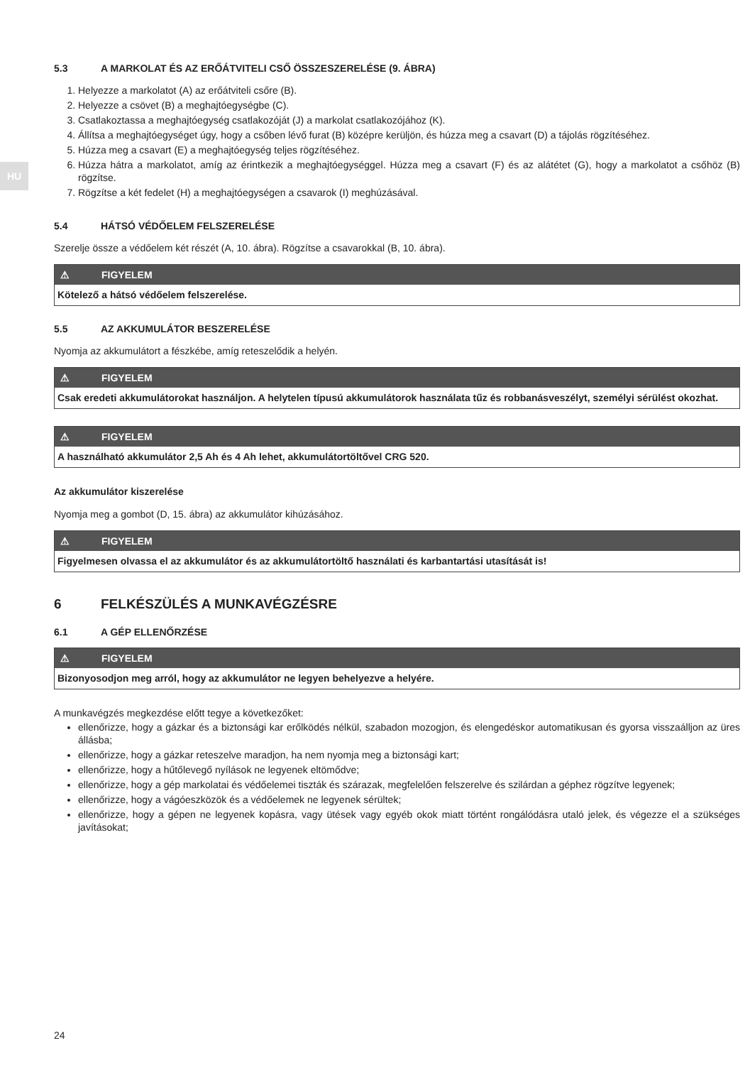HU
5.3 A MARKOLAT ÉS AZ ERŐÁTVITELI CSŐ ÖSSZESZERELÉSE (9. ÁBRA)
1. Helyezze a markolatot (A) az erőátviteli csőre (B).
2. Helyezze a csövet (B) a meghajtóegységbe (C).
3. Csatlakoztassa a meghajtóegység csatlakozóját (J) a markolat csatlakozójához (K).
4. Állítsa a meghajtóegységet úgy, hogy a csőben lévő furat (B) középre kerüljön, és húzza meg a csavart (D) a tájolás rögzítéséhez.
5. Húzza meg a csavart (E) a meghajtóegység teljes rögzítéséhez.
6. Húzza hátra a markolatot, amíg az érintkezik a meghajtóegységgel. Húzza meg a csavart (F) és az alátétet (G), hogy a markolatot a csőhöz (B) rögzítse.
7. Rögzítse a két fedelet (H) a meghajtóegységen a csavarok (I) meghúzásával.
5.4 HÁTSÓ VÉDŐELEM FELSZERELÉSE
Szerelje össze a védőelem két részét (A, 10. ábra). Rögzítse a csavarokkal (B, 10. ábra).
⚠ FIGYELEM
Kötelező a hátsó védőelem felszerelése.
5.5 AZ AKKUMULÁTOR BESZERELÉSE
Nyomja az akkumulátort a fészkébe, amíg reteszelődik a helyén.
⚠ FIGYELEM
Csak eredeti akkumulátorokat használjon. A helytelen típusú akkumulátorok használata tűz és robbanásveszélyt, személyi sérülést okozhat.
⚠ FIGYELEM
A használható akkumulátor 2,5 Ah és 4 Ah lehet, akkumulátortöltővel CRG 520.
Az akkumulátor kiszerelése
Nyomja meg a gombot (D, 15. ábra) az akkumulátor kihúzásához.
⚠ FIGYELEM
Figyelmesen olvassa el az akkumulátor és az akkumulátortöltő használati és karbantartási utasítását is!
6 FELKÉSZÜLÉS A MUNKAVÉGZÉSRE
6.1 A GÉP ELLENŐRZÉSE
⚠ FIGYELEM
Bizonyosodjon meg arról, hogy az akkumulátor ne legyen behelyezve a helyére.
A munkavégzés megkezdése előtt tegye a következőket:
ellenőrizze, hogy a gázkar és a biztonsági kar erőlködés nélkül, szabadon mozogjon, és elengedéskor automatikusan és gyorsa visszaálljon az üres állásba;
ellenőrizze, hogy a gázkar reteszelve maradjon, ha nem nyomja meg a biztonsági kart;
ellenőrizze, hogy a hűtőlevegő nyílások ne legyenek eltömődve;
ellenőrizze, hogy a gép markolatai és védőelemei tiszták és szárazak, megfelelően felszerelve és szilárdan a géphez rögzítve legyenek;
ellenőrizze, hogy a vágóeszközök és a védőelemek ne legyenek sérültek;
ellenőrizze, hogy a gépen ne legyenek kopásra, vagy ütések vagy egyéb okok miatt történt rongálódásra utaló jelek, és végezze el a szükséges javításokat;
24